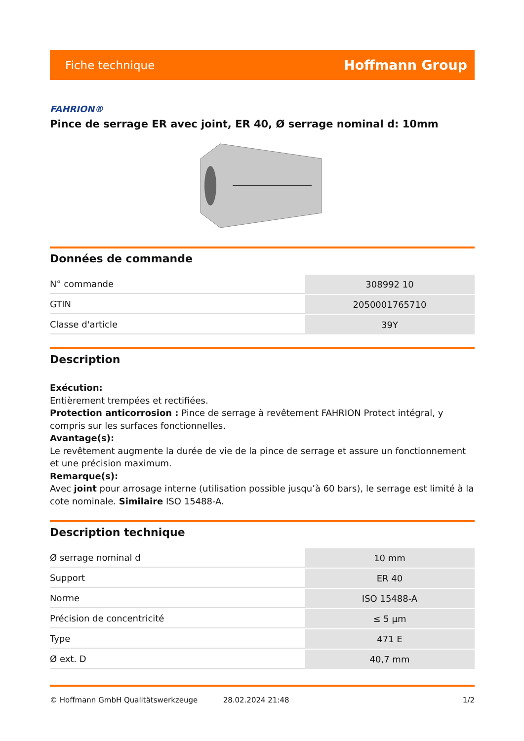Fiche technique Hoffmann Group
FAHRION®
Pince de serrage ER avec joint, ER 40, Ø serrage nominal d: 10mm
Données de commande
| N° commande | 308992 10 |
| GTIN | 2050001765710 |
| Classe d'article | 39Y |
Description
Exécution:
Entièrement trempées et rectifiées.
Protection anticorrosion : Pince de serrage à revêtement FAHRION Protect intégral, y compris sur les surfaces fonctionnelles.
Avantage(s):
Le revêtement augmente la durée de vie de la pince de serrage et assure un fonctionnement et une précision maximum.
Remarque(s):
Avec joint pour arrosage interne (utilisation possible jusqu’à 60 bars), le serrage est limité à la cote nominale. Similaire ISO 15488-A.
Description technique
| Ø serrage nominal d | 10 mm |
| Support | ER 40 |
| Norme | ISO 15488-A |
| Précision de concentricité | ≤ 5 µm |
| Type | 471 E |
| Ø ext. D | 40,7 mm |
© Hoffmann GmbH Qualitätswerkzeuge 28.02.2024 21:48 1/2